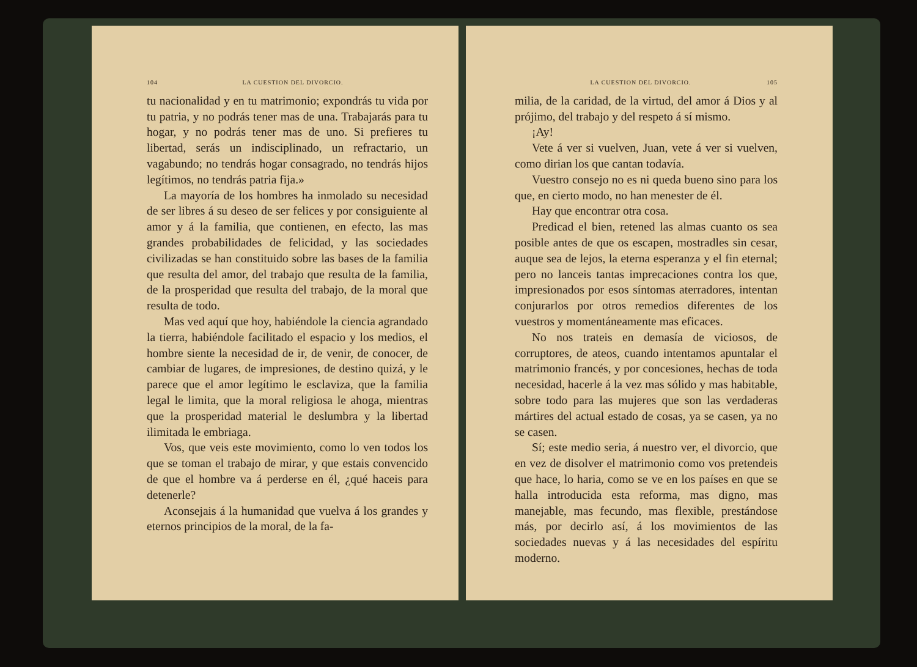104 LA CUESTION DEL DIVORCIO.
tu nacionalidad y en tu matrimonio; expondrás tu vida por tu patria, y no podrás tener mas de una. Trabajarás para tu hogar, y no podrás tener mas de uno. Si prefieres tu libertad, serás un indisciplinado, un refractario, un vagabundo; no tendrás hogar consagrado, no tendrás hijos legítimos, no tendrás patria fija.»
La mayoría de los hombres ha inmolado su necesidad de ser libres á su deseo de ser felices y por consiguiente al amor y á la familia, que contienen, en efecto, las mas grandes probabilidades de felicidad, y las sociedades civilizadas se han constituido sobre las bases de la familia que resulta del amor, del trabajo que resulta de la familia, de la prosperidad que resulta del trabajo, de la moral que resulta de todo.
Mas ved aquí que hoy, habiéndole la ciencia agrandado la tierra, habiéndole facilitado el espacio y los medios, el hombre siente la necesidad de ir, de venir, de conocer, de cambiar de lugares, de impresiones, de destino quizá, y le parece que el amor legítimo le esclaviza, que la familia legal le limita, que la moral religiosa le ahoga, mientras que la prosperidad material le deslumbra y la libertad ilimitada le embriaga.
Vos, que veis este movimiento, como lo ven todos los que se toman el trabajo de mirar, y que estais convencido de que el hombre va á perderse en él, ¿qué haceis para detenerle?
Aconsejais á la humanidad que vuelva á los grandes y eternos principios de la moral, de la fa-
LA CUESTION DEL DIVORCIO. 105
milia, de la caridad, de la virtud, del amor á Dios y al prójimo, del trabajo y del respeto á sí mismo.
¡Ay!
Vete á ver si vuelven, Juan, vete á ver si vuelven, como dirian los que cantan todavía.
Vuestro consejo no es ni queda bueno sino para los que, en cierto modo, no han menester de él.
Hay que encontrar otra cosa.
Predicad el bien, retened las almas cuanto os sea posible antes de que os escapen, mostradles sin cesar, auque sea de lejos, la eterna esperanza y el fin eternal; pero no lanceis tantas imprecaciones contra los que, impresionados por esos síntomas aterradores, intentan conjurarlos por otros remedios diferentes de los vuestros y momentáneamente mas eficaces.
No nos trateis en demasía de viciosos, de corruptores, de ateos, cuando intentamos apuntalar el matrimonio francés, y por concesiones, hechas de toda necesidad, hacerle á la vez mas sólido y mas habitable, sobre todo para las mujeres que son las verdaderas mártires del actual estado de cosas, ya se casen, ya no se casen.
Sí; este medio seria, á nuestro ver, el divorcio, que en vez de disolver el matrimonio como vos pretendeis que hace, lo haria, como se ve en los países en que se halla introducida esta reforma, mas digno, mas manejable, mas fecundo, mas flexible, prestándose más, por decirlo así, á los movimientos de las sociedades nuevas y á las necesidades del espíritu moderno.